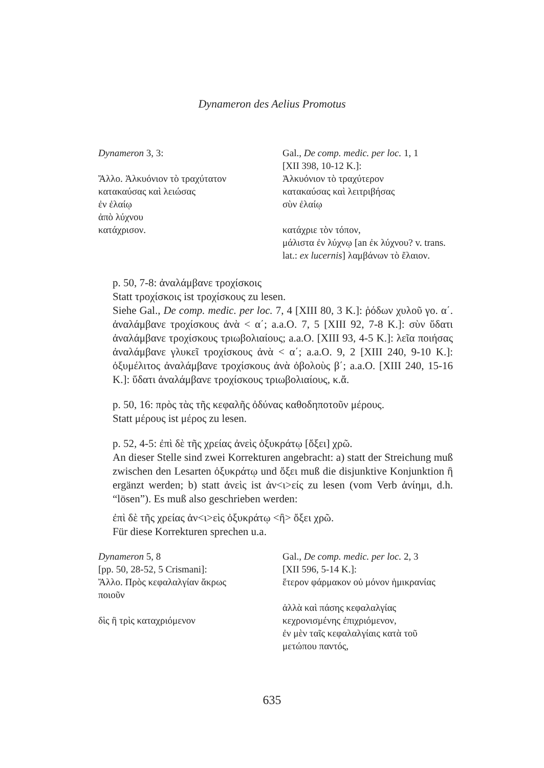Dynameron des Aelius Promotus
| Dynameron 3, 3: | Gal., De comp. medic. per loc. 1, 1 |
| | [XII 398, 10-12 K.]: |
| Ἄλλο. Ἀλκυόνιον τὸ τραχύτατον | Ἀλκυόνιον τὸ τραχύτερον |
| κατακαύσας καὶ λειώσας | κατακαύσας καὶ λειτριβήσας |
| ἐν ἐλαίῳ | σὺν ἐλαίῳ |
| ἀπὸ λύχνου | |
| κατάχρισον. | κατάχριε τὸν τόπον, |
| | μάλιστα ἐν λύχνῳ [an ἐκ λύχνου? v. trans. |
| | lat.: ex lucernis ] λαμβάνων τὸ ἔλαιον. |
p. 50, 7-8: ἀναλάμβανε τροχίσκοις
Statt τροχίσκοις ist τροχίσκους zu lesen.
Siehe Gal., De comp. medic. per loc. 7, 4 [XIII 80, 3 K.]: ῥόδων χυλοῦ γο. α΄. ἀναλάμβανε τροχίσκους ἀνὰ < α΄; a.a.O. 7, 5 [XIII 92, 7-8 K.]: σὺν ὕδατι ἀναλάμβανε τροχίσκους τριωβολιαίους; a.a.O. [XIII 93, 4-5 K.]: λεῖα ποιήσας ἀναλάμβανε γλυκεῖ τροχίσκους ἀνὰ < α΄; a.a.O. 9, 2 [XIII 240, 9-10 K.]: ὀξυμέλιτος ἀναλάμβανε τροχίσκους ἀνὰ ὀβολοὺς β΄; a.a.O. [XIII 240, 15-16 K.]: ὕδατι ἀναλάμβανε τροχίσκους τριωβολιαίους, κ.ἄ.
p. 50, 16: πρὸς τὰς τῆς κεφαλῆς ὀδύνας καθοδηποτοῦν μέρους.
Statt μέρους ist μέρος zu lesen.
p. 52, 4-5: ἐπὶ δὲ τῆς χρείας ἀνεὶς ὀξυκράτῳ [ὄξει] χρῶ.
An dieser Stelle sind zwei Korrekturen angebracht: a) statt der Streichung muß zwischen den Lesarten ὀξυκράτῳ und ὄξει muß die disjunktive Konjunktion ἢ ergänzt werden; b) statt ἀνεὶς ist ἀν<ι>είς zu lesen (vom Verb ἀνίημι, d.h. “lösen”). Es muß also geschrieben werden:
ἐπὶ δὲ τῆς χρείας ἀν<ι>εὶς ὀξυκράτῳ <ἢ> ὄξει χρῶ.
Für diese Korrekturen sprechen u.a.
| Dynameron 5, 8 | Gal., De comp. medic. per loc. 2, 3 |
| [pp. 50, 28-52, 5 Crismani]: | [XII 596, 5-14 K.]: |
| Ἄλλο. Πρὸς κεφαλαλγίαν ἄκρως ποιοῦν | ἕτερον φάρμακον οὐ μόνον ἡμικρανίας |
| | ἀλλὰ καὶ πάσης κεφαλαλγίας |
| δὶς ἢ τρὶς καταχριόμενον | κεχρονισμένης ἐπιχριόμενον, |
| | ἐν μὲν ταῖς κεφαλαλγίαις κατὰ τοῦ |
| | μετώπου παντός, |
635